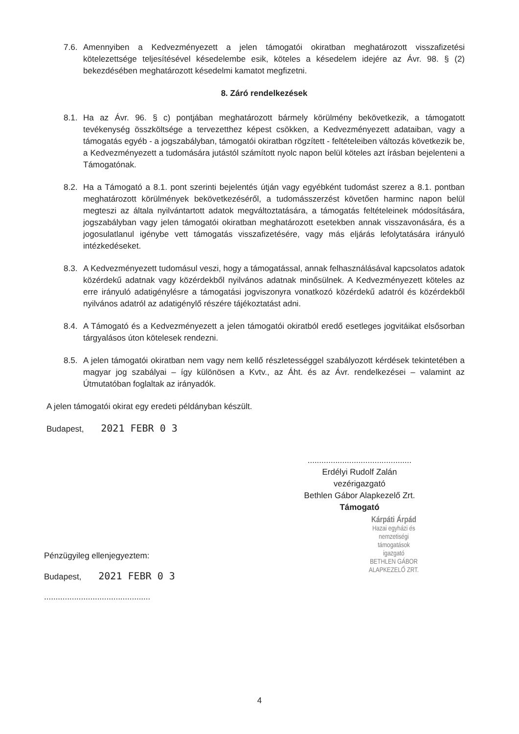7.6. Amennyiben a Kedvezményezett a jelen támogatói okiratban meghatározott visszafizetési kötelezettsége teljesítésével késedelembe esik, köteles a késedelem idejére az Ávr. 98. § (2) bekezdésében meghatározott késedelmi kamatot megfizetni.
8. Záró rendelkezések
8.1. Ha az Ávr. 96. § c) pontjában meghatározott bármely körülmény bekövetkezik, a támogatott tevékenység összköltsége a tervezetthez képest csökken, a Kedvezményezett adataiban, vagy a támogatás egyéb - a jogszabályban, támogatói okiratban rögzített - feltételeiben változás következik be, a Kedvezményezett a tudomására jutástól számított nyolc napon belül köteles azt írásban bejelenteni a Támogatónak.
8.2. Ha a Támogató a 8.1. pont szerinti bejelentés útján vagy egyébként tudomást szerez a 8.1. pontban meghatározott körülmények bekövetkezéséről, a tudomásszerzést követően harminc napon belül megteszi az általa nyilvántartott adatok megváltoztatására, a támogatás feltételeinek módosítására, jogszabályban vagy jelen támogatói okiratban meghatározott esetekben annak visszavonására, és a jogosulatlanul igénybe vett támogatás visszafizetésére, vagy más eljárás lefolytatására irányuló intézkedéseket.
8.3. A Kedvezményezett tudomásul veszi, hogy a támogatással, annak felhasználásával kapcsolatos adatok közérdekű adatnak vagy közérdekből nyilvános adatnak minősülnek. A Kedvezményezett köteles az erre irányuló adatigénylésre a támogatási jogviszonyra vonatkozó közérdekű adatról és közérdekből nyilvános adatról az adatigénylő részére tájékoztatást adni.
8.4. A Támogató és a Kedvezményezett a jelen támogatói okiratból eredő esetleges jogvitáikat elsősorban tárgyalásos úton kötelesek rendezni.
8.5. A jelen támogatói okiratban nem vagy nem kellő részletességgel szabályozott kérdések tekintetében a magyar jog szabályai – így különösen a Kvtv., az Áht. és az Ávr. rendelkezései – valamint az Útmutatóban foglaltak az irányadók.
A jelen támogatói okirat egy eredeti példányban készült.
Budapest, 2021 FEBR 0 3
.............................................
Erdélyi Rudolf Zalán
vezérigazgató
Bethlen Gábor Alapkezelő Zrt.
Támogató
Kárpáti Árpád
Hazai egyházi és nemzetiségi
támogatások igazgató
BETHLEN GÁBOR ALAPKEZELŐ ZRT.
Pénzügyileg ellenjegyeztem:
Budapest, 2021 FEBR 0 3
..............................................
4